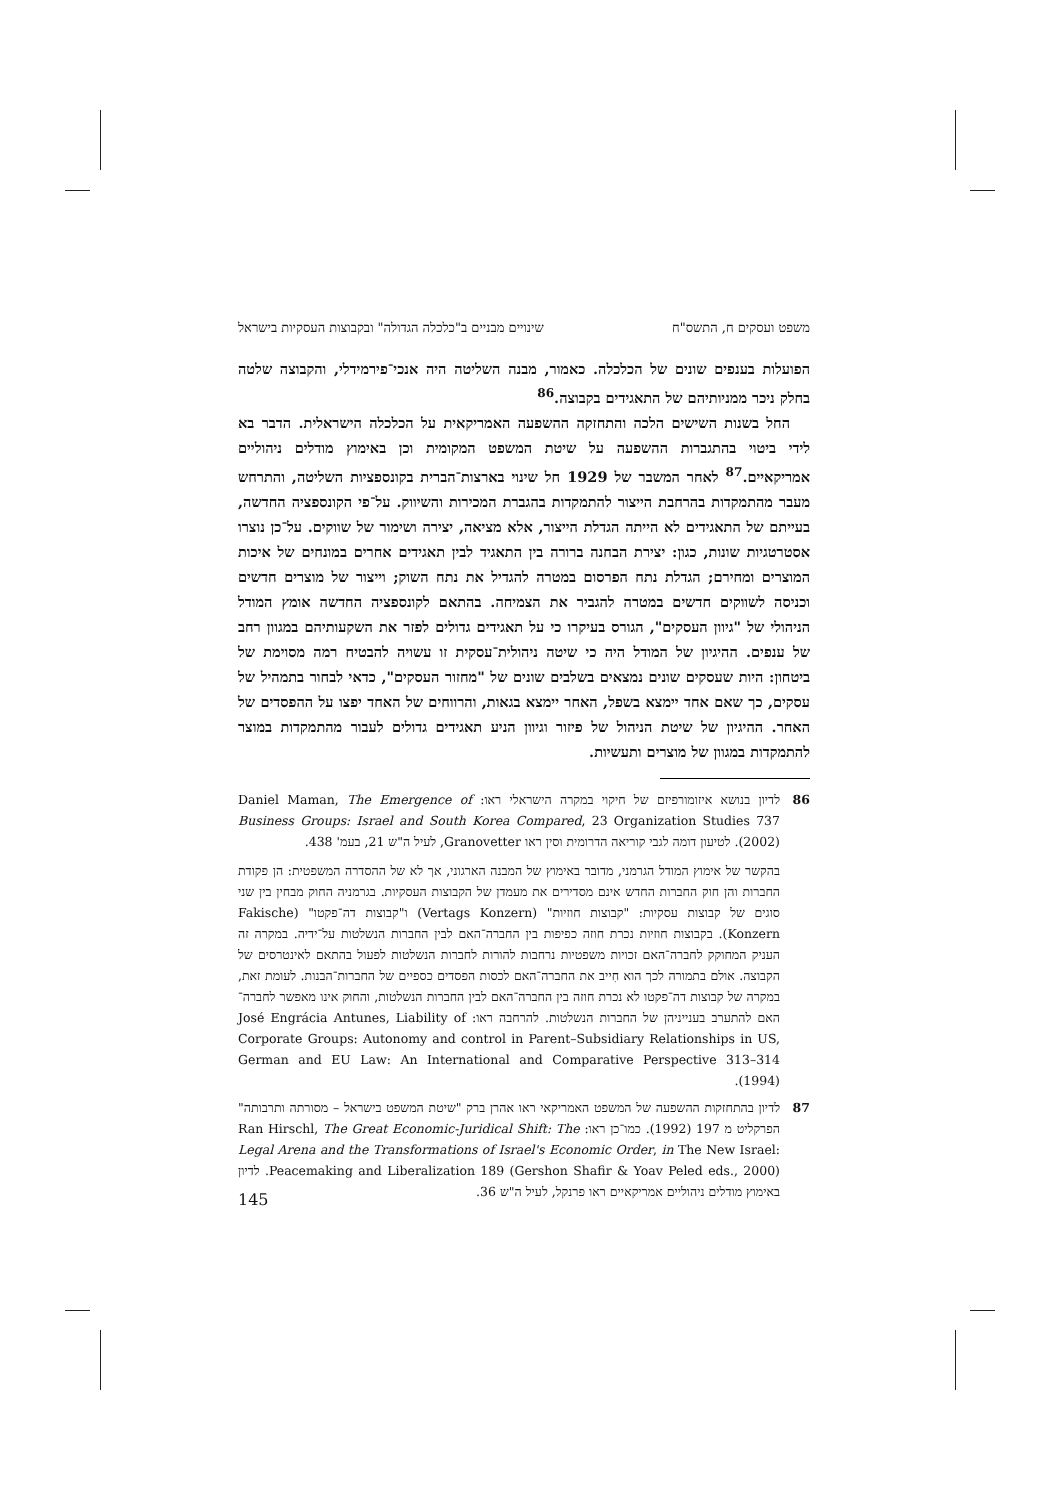משפט ועסקים ח, התשס"ח שינויים מבניים ב"כלכלה הגדולה" ובקבוצות העסקיות בישראל
הפועלות בענפים שונים של הכלכלה. כאמור, מבנה השליטה היה אנכי־פירמידלי, והקבוצה שלטה בחלק ניכר ממניותיהם של התאגידים בקבוצה.<sup>86</sup>
החל בשנות השישים הלכה והתחזקה ההשפעה האמריקאית על הכלכלה הישראלית. הדבר בא לידי ביטוי בהתגברות ההשפעה על שיטת המשפט המקומית וכן באימוץ מודלים ניהוליים אמריקאיים.<sup>87</sup> לאחר המשבר של 1929 חל שינוי בארצות־הברית בקונספציות השליטה, והתרחש מעבר מהתמקדות בהרחבת הייצור להתמקדות בהגברת המכירות והשיווק. על־פי הקונספציה החדשה, בעייתם של התאגידים לא הייתה הגדלת הייצור, אלא מציאה, יצירה ושימור של שווקים. על־כן נוצרו אסטרטגיות שונות, כגון: יצירת הבחנה ברורה בין התאגיד לבין תאגידים אחרים במונחים של איכות המוצרים ומחירם; הגדלת נתח הפרסום במטרה להגדיל את נתח השוק; וייצור של מוצרים חדשים וכניסה לשווקים חדשים במטרה להגביר את הצמיחה. בהתאם לקונספציה החדשה אומץ המודל הניהולי של "גיוון העסקים", הגורס בעיקרו כי על תאגידים גדולים לפזר את השקעותיהם במגוון רחב של ענפים. ההיגיון של המודל היה כי שיטה ניהולית־עסקית זו עשויה להבטיח רמה מסוימת של ביטחון: היות שעסקים שונים נמצאים בשלבים שונים של "מחזור העסקים", כדאי לבחור בתמהיל של עסקים, כך שאם אחד יימצא בשפל, האחר יימצא בגאות, והרווחים של האחד יפצו על ההפסדים של האחר. ההיגיון של שיטת הניהול של פיזור וגיוון הניע תאגידים גדולים לעבור מהתמקדות במוצר להתמקדות במגוון של מוצרים ותעשיות.
86 לדיון בנושא איזומורפיזם של חיקוי במקרה הישראלי ראו: Daniel Maman, The Emergence of Business Groups: Israel and South Korea Compared, 23 Organization Studies 737 (2002). לטיעון דומה לגבי קוריאה הדרומית וסין ראו Granovetter, לעיל ה"ש 21, בעמ' 438.
בהקשר של אימוץ המודל הגרמני, מדובר באימוץ של המבנה הארגוני, אך לא של ההסדרה המשפטית: הן פקודת החברות והן חוק החברות החדש אינם מסדירים את מעמדן של הקבוצות העסקיות. בגרמניה החוק מבחין בין שני סוגים של קבוצות עסקיות: "קבוצות חוזיות" (Vertags Konzern) ו"קבוצות דה־פקטו" (Fakische Konzern). בקבוצות חוזיות נכרת חוזה כפיפות בין החברה־האם לבין החברות הנשלטות על־ידיה. במקרה זה העניק המחוקק לחברה־האם זכויות משפטיות נרחבות להורות לחברות הנשלטות לפעול בהתאם לאינטרסים של הקבוצה. אולם בתמורה לכך הוא חִייב את החברה־האם לכסות הפסדים כספיים של החברות־הבנות. לעומת זאת, במקרה של קבוצות דה־פקטו לא נכרת חוזה בין החברה־האם לבין החברות הנשלטות, והחוק אינו מאפשר לחברה־האם להתערב בענייניהן של החברות הנשלטות. להרחבה ראו: José Engrácia Antunes, Liability of Corporate Groups: Autonomy and control in Parent–Subsidiary Relationships in US, German and EU Law: An International and Comparative Perspective 313–314 (1994).
87 לדיון בהתחזקות ההשפעה של המשפט האמריקאי ראו אהרן ברק "שיטת המשפט בישראל – מסורתה ותרבותה" הפרקליט מ 197 (1992). כמו־כן ראו: Ran Hirschl, The Great Economic-Juridical Shift: The Legal Arena and the Transformations of Israel's Economic Order, in The New Israel: Peacemaking and Liberalization 189 (Gershon Shafir & Yoav Peled eds., 2000). לדיון באימוץ מודלים ניהוליים אמריקאיים ראו פרנקל, לעיל ה"ש 36.
145